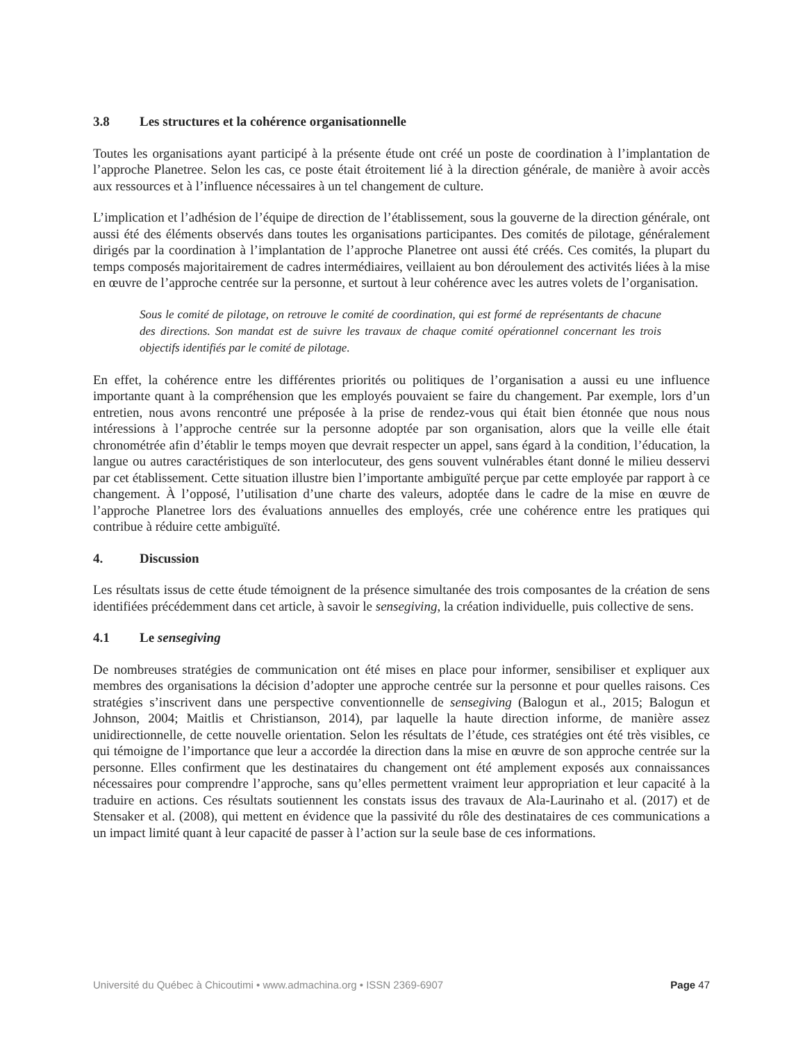3.8 Les structures et la cohérence organisationnelle
Toutes les organisations ayant participé à la présente étude ont créé un poste de coordination à l’implantation de l’approche Planetree. Selon les cas, ce poste était étroitement lié à la direction générale, de manière à avoir accès aux ressources et à l’influence nécessaires à un tel changement de culture.
L’implication et l’adhésion de l’équipe de direction de l’établissement, sous la gouverne de la direction générale, ont aussi été des éléments observés dans toutes les organisations participantes. Des comités de pilotage, généralement dirigés par la coordination à l’implantation de l’approche Planetree ont aussi été créés. Ces comités, la plupart du temps composés majoritairement de cadres intermédiaires, veillaient au bon déroulement des activités liées à la mise en œuvre de l’approche centrée sur la personne, et surtout à leur cohérence avec les autres volets de l’organisation.
Sous le comité de pilotage, on retrouve le comité de coordination, qui est formé de représentants de chacune des directions. Son mandat est de suivre les travaux de chaque comité opérationnel concernant les trois objectifs identifiés par le comité de pilotage.
En effet, la cohérence entre les différentes priorités ou politiques de l’organisation a aussi eu une influence importante quant à la compréhension que les employés pouvaient se faire du changement. Par exemple, lors d’un entretien, nous avons rencontré une préposée à la prise de rendez-vous qui était bien étonnée que nous nous intéressions à l’approche centrée sur la personne adoptée par son organisation, alors que la veille elle était chronométrée afin d’établir le temps moyen que devrait respecter un appel, sans égard à la condition, l’éducation, la langue ou autres caractéristiques de son interlocuteur, des gens souvent vulnérables étant donné le milieu desservi par cet établissement. Cette situation illustre bien l’importante ambiguïté perçue par cette employée par rapport à ce changement. À l’opposé, l’utilisation d’une charte des valeurs, adoptée dans le cadre de la mise en œuvre de l’approche Planetree lors des évaluations annuelles des employés, crée une cohérence entre les pratiques qui contribue à réduire cette ambiguïté.
4. Discussion
Les résultats issus de cette étude témoignent de la présence simultanée des trois composantes de la création de sens identifiées précédemment dans cet article, à savoir le sensegiving, la création individuelle, puis collective de sens.
4.1 Le sensegiving
De nombreuses stratégies de communication ont été mises en place pour informer, sensibiliser et expliquer aux membres des organisations la décision d’adopter une approche centrée sur la personne et pour quelles raisons. Ces stratégies s’inscrivent dans une perspective conventionnelle de sensegiving (Balogun et al., 2015; Balogun et Johnson, 2004; Maitlis et Christianson, 2014), par laquelle la haute direction informe, de manière assez unidirectionnelle, de cette nouvelle orientation. Selon les résultats de l’étude, ces stratégies ont été très visibles, ce qui témoigne de l’importance que leur a accordée la direction dans la mise en œuvre de son approche centrée sur la personne. Elles confirment que les destinataires du changement ont été amplement exposés aux connaissances nécessaires pour comprendre l’approche, sans qu’elles permettent vraiment leur appropriation et leur capacité à la traduire en actions. Ces résultats soutiennent les constats issus des travaux de Ala-Laurinaho et al. (2017) et de Stensaker et al. (2008), qui mettent en évidence que la passivité du rôle des destinataires de ces communications a un impact limité quant à leur capacité de passer à l’action sur la seule base de ces informations.
Université du Québec à Chicoutimi • www.admachina.org • ISSN 2369-6907 Page 47